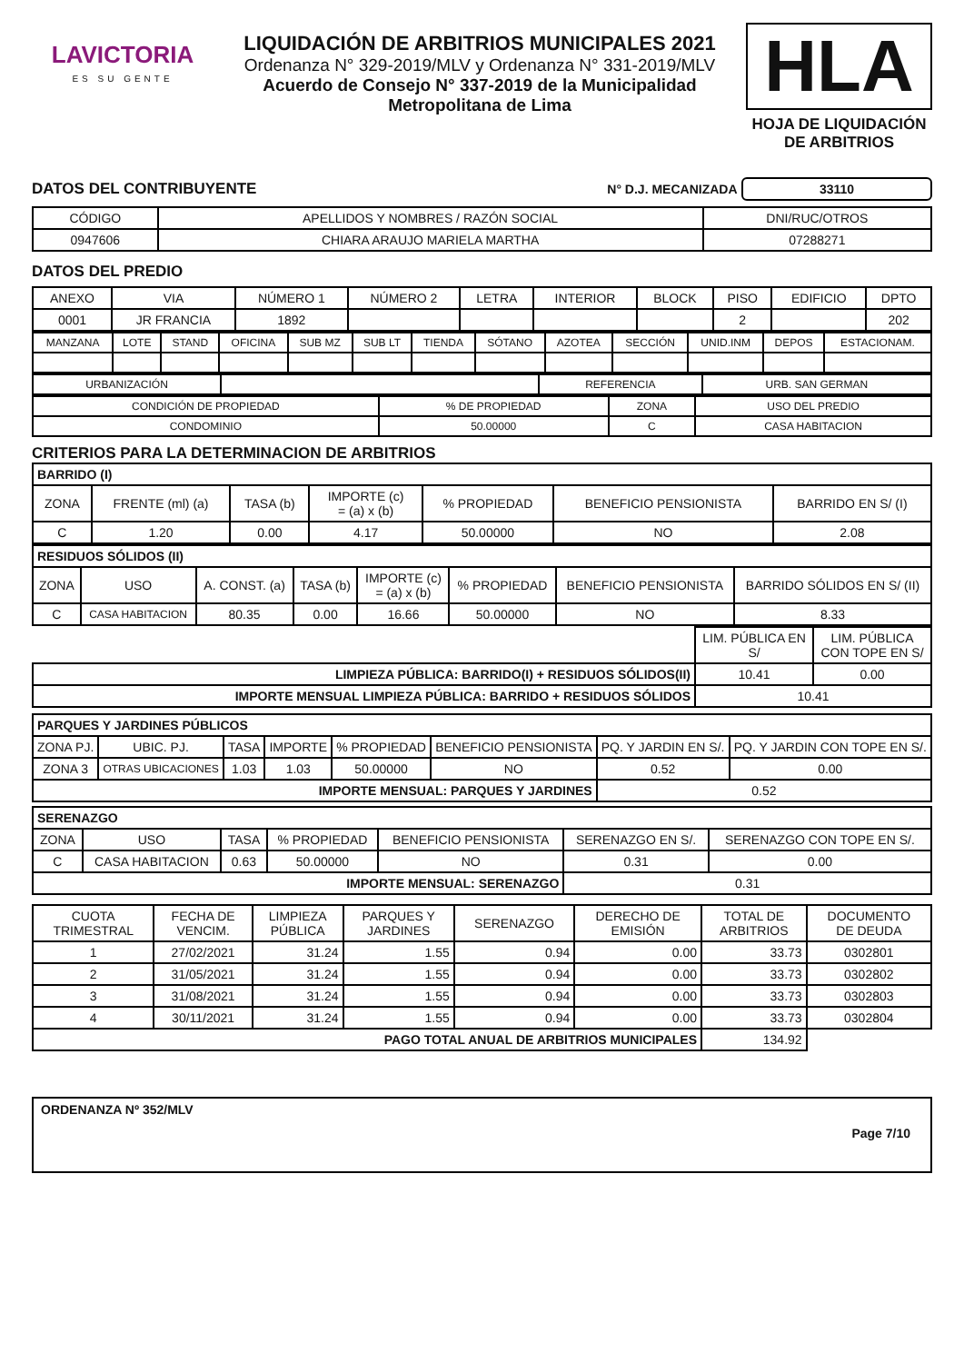LAVICTORIA
ES SU GENTE
LIQUIDACIÓN DE ARBITRIOS MUNICIPALES 2021
Ordenanza N° 329-2019/MLV y Ordenanza N° 331-2019/MLV
Acuerdo de Consejo N° 337-2019 de la Municipalidad
Metropolitana de Lima
HLA
HOJA DE LIQUIDACIÓN DE ARBITRIOS
DATOS DEL CONTRIBUYENTE N° D.J. MECANIZADA 33110
| CÓDIGO | APELLIDOS Y NOMBRES / RAZÓN SOCIAL | DNI/RUC/OTROS |
| 0947606 | CHIARA ARAUJO MARIELA MARTHA | 07288271 |
DATOS DEL PREDIO
| ANEXO | VIA | NÚMERO 1 | NÚMERO 2 | LETRA | INTERIOR | BLOCK | PISO | EDIFICIO | DPTO |
| 0001 | JR FRANCIA | 1892 | | | | | 2 | | 202 |
| MANZANA | LOTE | STAND | OFICINA | SUB MZ | SUB LT | TIENDA | SÓTANO | AZOTEA | SECCIÓN | UNID.INM | DEPOS | ESTACIONAM. |
| URBANIZACIÓN | | REFERENCIA | URB. SAN GERMAN |
| CONDICIÓN DE PROPIEDAD | % DE PROPIEDAD | ZONA | USO DEL PREDIO |
| CONDOMINIO | 50.00000 | C | CASA HABITACION |
CRITERIOS PARA LA DETERMINACION DE ARBITRIOS
| BARRIDO (I) | | | | | | |
| ZONA | FRENTE (ml) (a) | TASA (b) | IMPORTE (c) = (a) x (b) | % PROPIEDAD | BENEFICIO PENSIONISTA | BARRIDO EN S/ (I) |
| C | 1.20 | 0.00 | 4.17 | 50.00000 | NO | 2.08 |
| RESIDUOS SÓLIDOS (II) | | | | | | | |
| ZONA | USO | A. CONST. (a) | TASA (b) | IMPORTE (c) = (a) x (b) | % PROPIEDAD | BENEFICIO PENSIONISTA | BARRIDO SÓLIDOS EN S/ (II) |
| C | CASA HABITACION | 80.35 | 0.00 | 16.66 | 50.00000 | NO | 8.33 |
| | LIM. PÚBLICA EN S/ | LIM. PÚBLICA CON TOPE EN S/ |
| LIMPIEZA PÚBLICA: BARRIDO(I) + RESIDUOS SÓLIDOS(II) | 10.41 | 0.00 |
| IMPORTE MENSUAL LIMPIEZA PÚBLICA: BARRIDO + RESIDUOS SÓLIDOS | 10.41 | |
| PARQUES Y JARDINES PÚBLICOS | | | | | | | |
| ZONA PJ. | UBIC. PJ. | TASA | IMPORTE | % PROPIEDAD | BENEFICIO PENSIONISTA | PQ. Y JARDIN EN S/. | PQ. Y JARDIN CON TOPE EN S/. |
| ZONA 3 | OTRAS UBICACIONES | 1.03 | 1.03 | 50.00000 | NO | 0.52 | 0.00 |
| IMPORTE MENSUAL: PARQUES Y JARDINES | | | | | | 0.52 | |
| SERENAZGO | | | | | | |
| ZONA | USO | TASA | % PROPIEDAD | BENEFICIO PENSIONISTA | SERENAZGO EN S/. | SERENAZGO CON TOPE EN S/. |
| C | CASA HABITACION | 0.63 | 50.00000 | NO | 0.31 | 0.00 |
| IMPORTE MENSUAL: SERENAZGO | | | | | 0.31 | |
| CUOTA TRIMESTRAL | FECHA DE VENCIM. | LIMPIEZA PÚBLICA | PARQUES Y JARDINES | SERENAZGO | DERECHO DE EMISIÓN | TOTAL DE ARBITRIOS | DOCUMENTO DE DEUDA |
| 1 | 27/02/2021 | 31.24 | 1.55 | 0.94 | 0.00 | 33.73 | 0302801 |
| 2 | 31/05/2021 | 31.24 | 1.55 | 0.94 | 0.00 | 33.73 | 0302802 |
| 3 | 31/08/2021 | 31.24 | 1.55 | 0.94 | 0.00 | 33.73 | 0302803 |
| 4 | 30/11/2021 | 31.24 | 1.55 | 0.94 | 0.00 | 33.73 | 0302804 |
| PAGO TOTAL ANUAL DE ARBITRIOS MUNICIPALES | | | | | | 134.92 | |
ORDENANZA Nº 352/MLV
Page 7/10